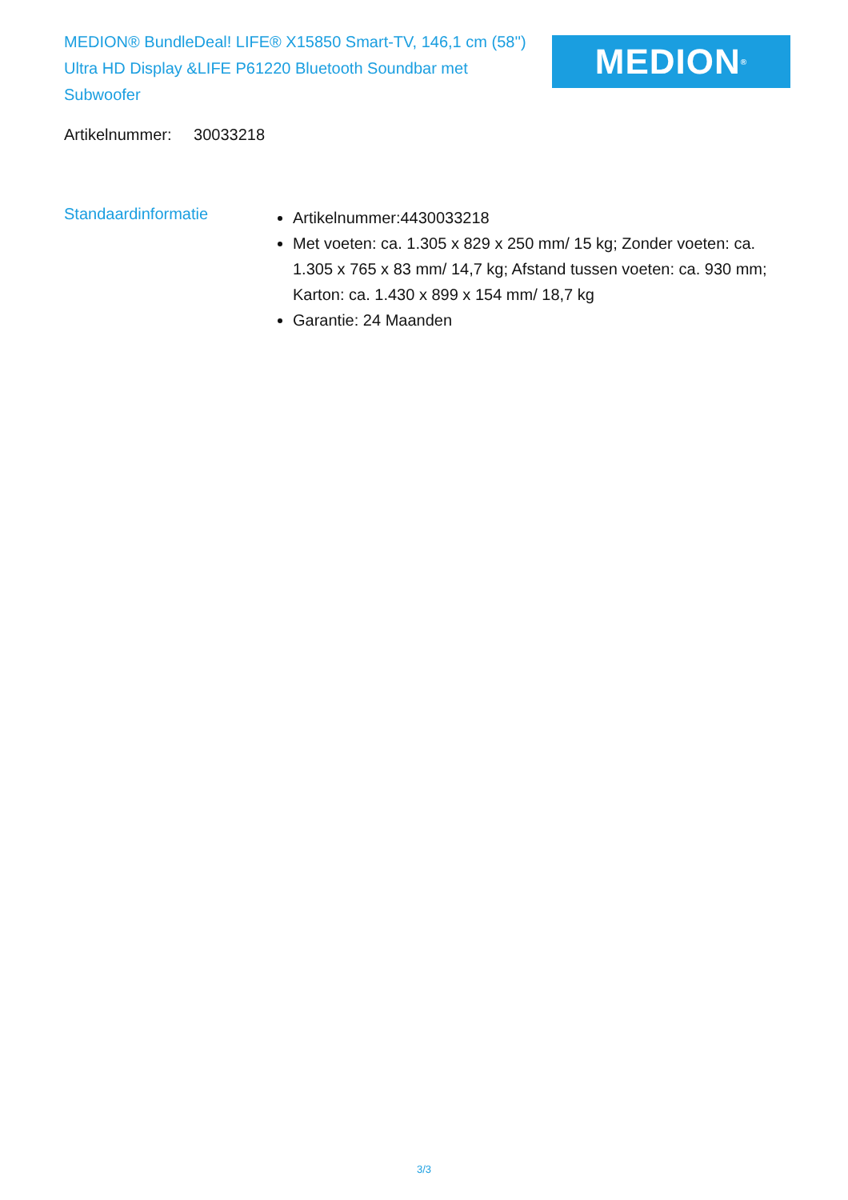MEDION® BundleDeal! LIFE® X15850 Smart-TV, 146,1 cm (58'') Ultra HD Display &LIFE P61220 Bluetooth Soundbar met Subwoofer
MEDION<sup>®</sup>
Artikelnummer: 30033218
Standaardinformatie
Artikelnummer:4430033218
Met voeten: ca. 1.305 x 829 x 250 mm/ 15 kg; Zonder voeten: ca. 1.305 x 765 x 83 mm/ 14,7 kg; Afstand tussen voeten: ca. 930 mm; Karton: ca. 1.430 x 899 x 154 mm/ 18,7 kg
Garantie: 24 Maanden
3/3